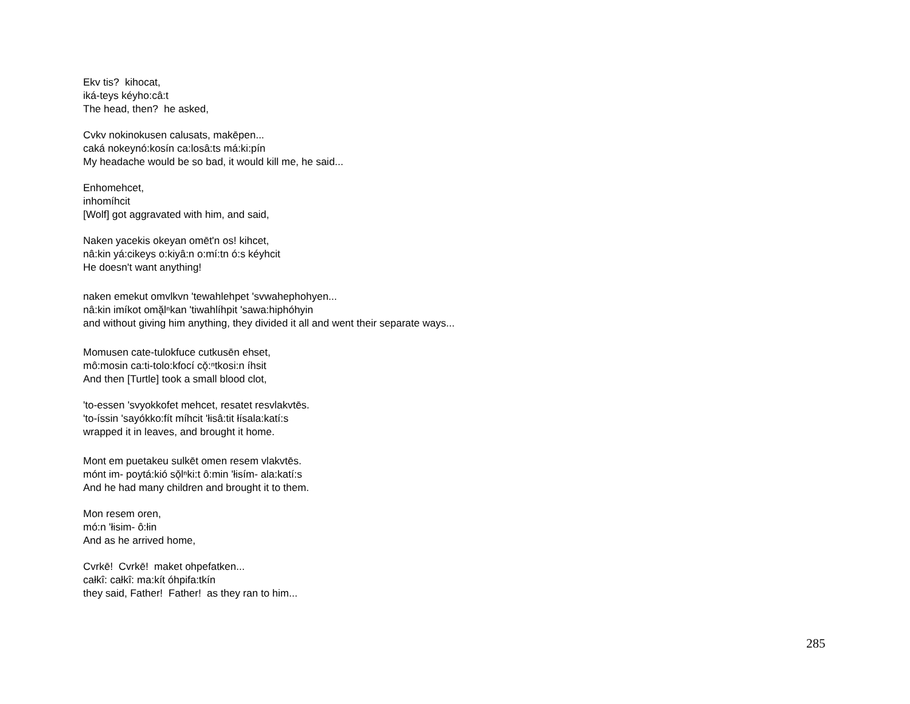Ekv tis? kihocat,
iká-teys kéyho:câ:t
The head, then? he asked,
Cvkv nokinokusen calusats, makēpen...
caká nokeynó:kosín ca:losâ:ts má:ki:pín
My headache would be so bad, it would kill me, he said...
Enhomehcet,
inhomíhcit
[Wolf] got aggravated with him, and said,
Naken yacekis okeyan omēt'n os! kihcet,
nâ:kin yá:cikeys o:kiyâ:n o:mí:tn ó:s kéyhcit
He doesn't want anything!
naken emekut omvlkvn 'tewahlehpet 'svwahephohyen...
nâ:kin imíkot omă̖lⁿkan 'tiwahlíhpit 'sawa:hiphóhyin
and without giving him anything, they divided it all and went their separate ways...
Momusen cate-tulokfuce cutkusēn ehset,
mô:mosin ca:ti-tolo:kfocí cǒ̖:ⁿtkosi:n íhsit
And then [Turtle] took a small blood clot,
'to-essen 'svyokkofet mehcet, resatet resvlakvtēs.
'to-íssin 'sayókko:fít míhcit 'łisâ:tit łísala:katí:s
wrapped it in leaves, and brought it home.
Mont em puetakeu sulkēt omen resem vlakvtēs.
mónt im- poytá:kió sǒ̖lⁿki:t ô:min 'łisím- ala:katí:s
And he had many children and brought it to them.
Mon resem oren,
mó:n 'łisim- ô:łin
And as he arrived home,
Cvrkē! Cvrkē! maket ohpefatken...
całkî: całkî: ma:kít óhpifa:tkín
they said, Father! Father! as they ran to him...
285